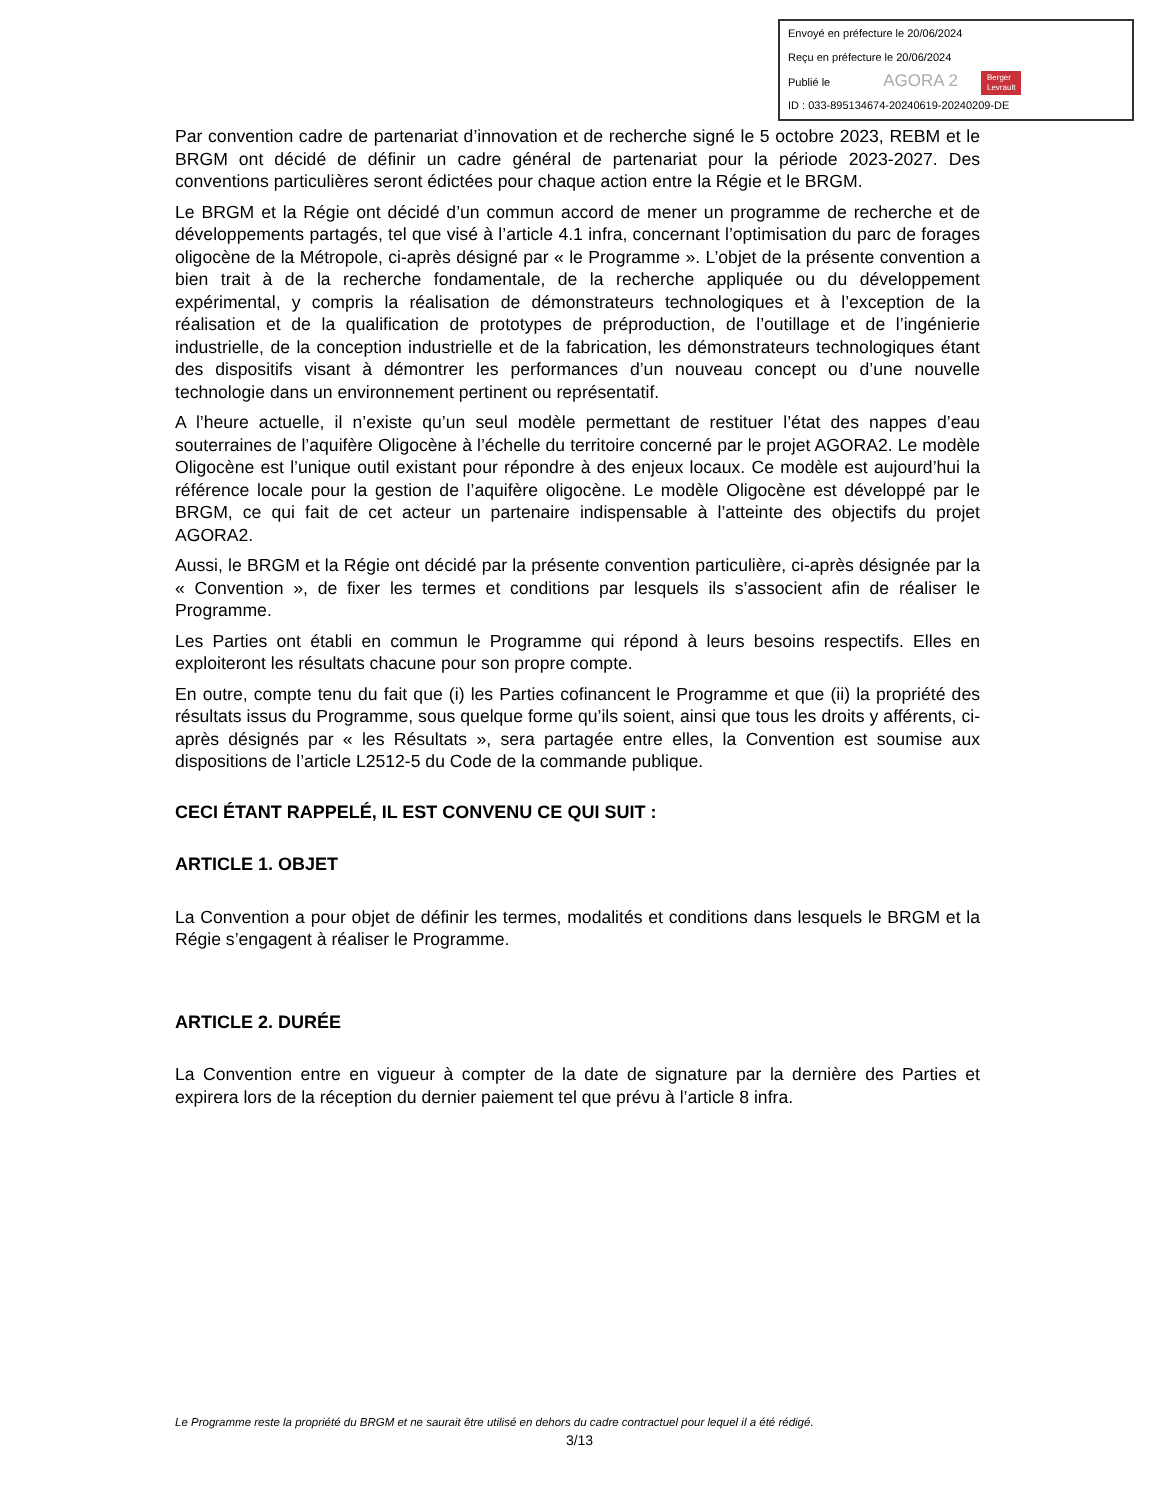Envoyé en préfecture le 20/06/2024
Reçu en préfecture le 20/06/2024
Publié le AGORA 2 Berger
Levrault
ID : 033-895134674-20240619-20240209-DE
Par convention cadre de partenariat d’innovation et de recherche signé le 5 octobre 2023, REBM et le BRGM ont décidé de définir un cadre général de partenariat pour la période 2023-2027. Des conventions particulières seront édictées pour chaque action entre la Régie et le BRGM.
Le BRGM et la Régie ont décidé d’un commun accord de mener un programme de recherche et de développements partagés, tel que visé à l’article 4.1 infra, concernant l’optimisation du parc de forages oligocène de la Métropole, ci-après désigné par « le Programme ». L’objet de la présente convention a bien trait à de la recherche fondamentale, de la recherche appliquée ou du développement expérimental, y compris la réalisation de démonstrateurs technologiques et à l’exception de la réalisation et de la qualification de prototypes de préproduction, de l’outillage et de l’ingénierie industrielle, de la conception industrielle et de la fabrication, les démonstrateurs technologiques étant des dispositifs visant à démontrer les performances d’un nouveau concept ou d’une nouvelle technologie dans un environnement pertinent ou représentatif.
A l’heure actuelle, il n’existe qu’un seul modèle permettant de restituer l’état des nappes d’eau souterraines de l’aquifère Oligocène à l’échelle du territoire concerné par le projet AGORA2. Le modèle Oligocène est l’unique outil existant pour répondre à des enjeux locaux. Ce modèle est aujourd’hui la référence locale pour la gestion de l’aquifère oligocène. Le modèle Oligocène est développé par le BRGM, ce qui fait de cet acteur un partenaire indispensable à l’atteinte des objectifs du projet AGORA2.
Aussi, le BRGM et la Régie ont décidé par la présente convention particulière, ci-après désignée par la « Convention », de fixer les termes et conditions par lesquels ils s’associent afin de réaliser le Programme.
Les Parties ont établi en commun le Programme qui répond à leurs besoins respectifs. Elles en exploiteront les résultats chacune pour son propre compte.
En outre, compte tenu du fait que (i) les Parties cofinancent le Programme et que (ii) la propriété des résultats issus du Programme, sous quelque forme qu’ils soient, ainsi que tous les droits y afférents, ci-après désignés par « les Résultats », sera partagée entre elles, la Convention est soumise aux dispositions de l’article L2512-5 du Code de la commande publique.
CECI ÉTANT RAPPELÉ, IL EST CONVENU CE QUI SUIT :
ARTICLE 1. OBJET
La Convention a pour objet de définir les termes, modalités et conditions dans lesquels le BRGM et la Régie s’engagent à réaliser le Programme.
ARTICLE 2. DURÉE
La Convention entre en vigueur à compter de la date de signature par la dernière des Parties et expirera lors de la réception du dernier paiement tel que prévu à l’article 8 infra.
Le Programme reste la propriété du BRGM et ne saurait être utilisé en dehors du cadre contractuel pour lequel il a été rédigé.
3/13